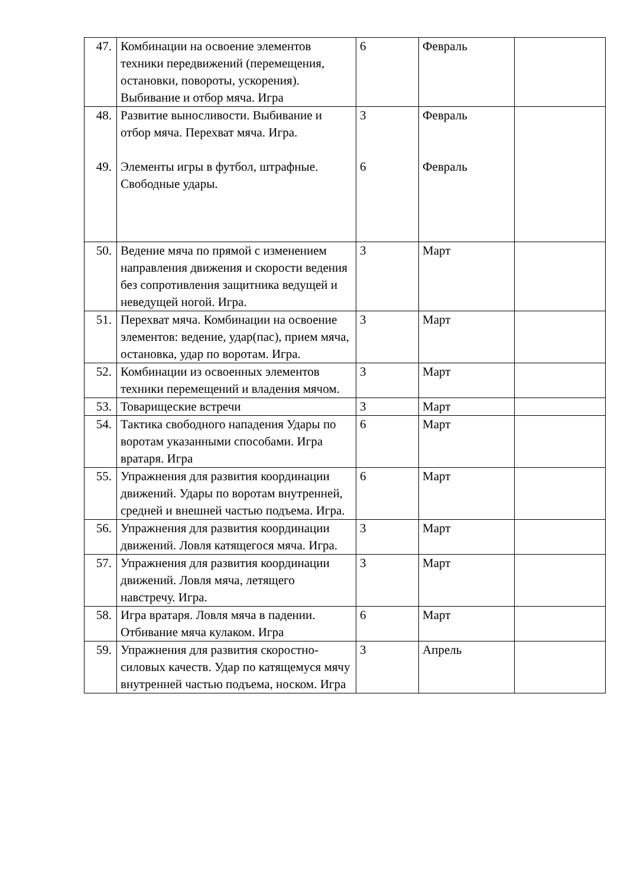| 47. | Комбинации на освоение элементов техники передвижений (перемещения, остановки, повороты, ускорения). Выбивание и отбор мяча. Игра | 6 | Февраль | |
| 48. 49. | Развитие выносливости. Выбивание и отбор мяча. Перехват мяча. Игра. Элементы игры в футбол, штрафные. Свободные удары. | 3 6 | Февраль Февраль | |
| 50. | Ведение мяча по прямой с изменением направления движения и скорости ведения без сопротивления защитника ведущей и неведущей ногой. Игра. | 3 | Март | |
| 51. | Перехват мяча. Комбинации на освоение элементов: ведение, удар(пас), прием мяча, остановка, удар по воротам. Игра. | 3 | Март | |
| 52. | Комбинации из освоенных элементов техники перемещений и владения мячом. | 3 | Март | |
| 53. | Товарищеские встречи | 3 | Март | |
| 54. | Тактика свободного нападения Удары по воротам указанными способами. Игра вратаря. Игра | 6 | Март | |
| 55. | Упражнения для развития координации движений. Удары по воротам внутренней, средней и внешней частью подъема. Игра. | 6 | Март | |
| 56. | Упражнения для развития координации движений. Ловля катящегося мяча. Игра. | 3 | Март | |
| 57. | Упражнения для развития координации движений. Ловля мяча, летящего навстречу. Игра. | 3 | Март | |
| 58. | Игра вратаря. Ловля мяча в падении. Отбивание мяча кулаком. Игра | 6 | Март | |
| 59. | Упражнения для развития скоростно-силовых качеств. Удар по катящемуся мячу внутренней частью подъема, носком. Игра | 3 | Апрель | |